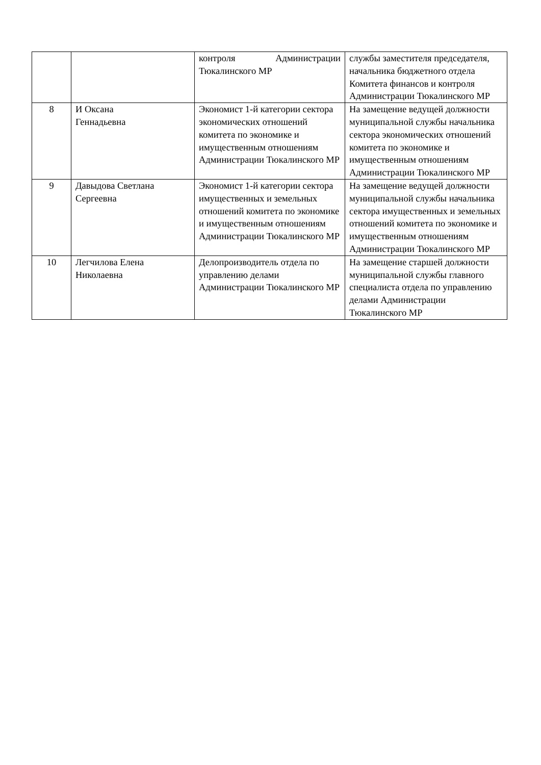| | | контроля Администрации Тюкалинского МР | службы заместителя председателя, начальника бюджетного отдела Комитета финансов и контроля Администрации Тюкалинского МР |
| 8 | И Оксана Геннадьевна | Экономист 1-й категории сектора экономических отношений комитета по экономике и имущественным отношениям Администрации Тюкалинского МР | На замещение ведущей должности муниципальной службы начальника сектора экономических отношений комитета по экономике и имущественным отношениям Администрации Тюкалинского МР |
| 9 | Давыдова Светлана Сергеевна | Экономист 1-й категории сектора имущественных и земельных отношений комитета по экономике и имущественным отношениям Администрации Тюкалинского МР | На замещение ведущей должности муниципальной службы начальника сектора имущественных и земельных отношений комитета по экономике и имущественным отношениям Администрации Тюкалинского МР |
| 10 | Легчилова Елена Николаевна | Делопроизводитель отдела по управлению делами Администрации Тюкалинского МР | На замещение старшей должности муниципальной службы главного специалиста отдела по управлению делами Администрации Тюкалинского МР |